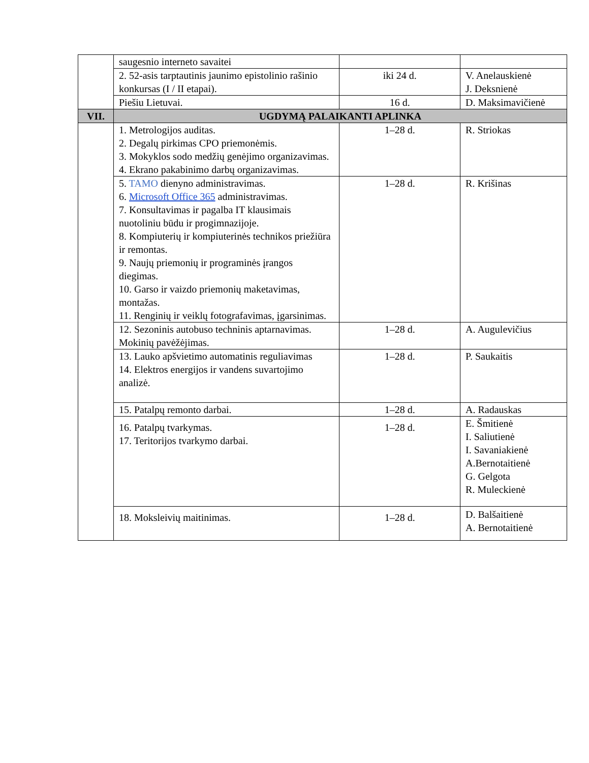| | saugesnio interneto savaitei | | |
| | 2. 52-asis tarptautinis jaunimo epistolinio rašinio konkursas (I / II etapai). | iki 24 d. | V. Anelauskienė J. Deksnienė |
| | Piešiu Lietuvai. | 16 d. | D. Maksimavičienė |
| VII. | UGDYMĄ PALAIKANTI APLINKA | | |
| | 1. Metrologijos auditas. 2. Degalų pirkimas CPO priemonėmis. 3. Mokyklos sodo medžių genėjimo organizavimas. 4. Ekrano pakabinimo darbų organizavimas. | 1–28 d. | R. Striokas |
| | 5. TAMO dienyno administravimas. 6. Microsoft Office 365 administravimas. 7. Konsultavimas ir pagalba IT klausimais nuotoliniu būdu ir progimnazijoje. 8. Kompiuterių ir kompiuterinės technikos priežiūra ir remontas. 9. Naujų priemonių ir programinės įrangos diegimas. 10. Garso ir vaizdo priemonių maketavimas, montažas. 11. Renginių ir veiklų fotografavimas, įgarsinimas. | 1–28 d. | R. Krišinas |
| | 12. Sezoninis autobuso techninis aptarnavimas. Mokinių pavėžėjimas. | 1–28 d. | A. Augulevičius |
| | 13. Lauko apšvietimo automatinis reguliavimas 14. Elektros energijos ir vandens suvartojimo analizė. | 1–28 d. | P. Saukaitis |
| | 15. Patalpų remonto darbai. | 1–28 d. | A. Radauskas |
| | 16. Patalpų tvarkymas. 17. Teritorijos tvarkymo darbai. | 1–28 d. | E. Šmitienė I. Saliutienė I. Savaniakienė A.Bernotaitienė G. Gelgota R. Muleckienė |
| | 18. Moksleivių maitinimas. | 1–28 d. | D. Balšaitienė A. Bernotaitienė |